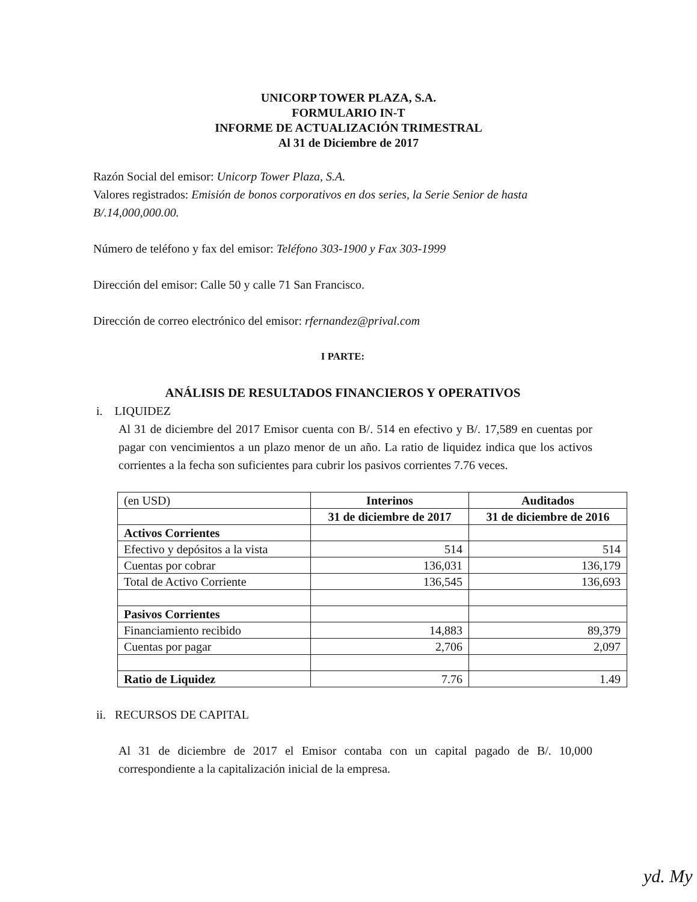UNICORP TOWER PLAZA, S.A.
FORMULARIO IN-T
INFORME DE ACTUALIZACIÓN TRIMESTRAL
Al 31 de Diciembre de 2017
Razón Social del emisor: Unicorp Tower Plaza, S.A.
Valores registrados: Emisión de bonos corporativos en dos series, la Serie Senior de hasta B/.14,000,000.00.
Número de teléfono y fax del emisor: Teléfono 303-1900 y Fax 303-1999
Dirección del emisor: Calle 50 y calle 71 San Francisco.
Dirección de correo electrónico del emisor: rfernandez@prival.com
I PARTE:
ANÁLISIS DE RESULTADOS FINANCIEROS Y OPERATIVOS
i. LIQUIDEZ
Al 31 de diciembre del 2017 Emisor cuenta con B/. 514 en efectivo y B/. 17,589 en cuentas por pagar con vencimientos a un plazo menor de un año. La ratio de liquidez indica que los activos corrientes a la fecha son suficientes para cubrir los pasivos corrientes 7.76 veces.
| (en USD) | Interinos | Auditados |
| | 31 de diciembre de 2017 | 31 de diciembre de 2016 |
| Activos Corrientes | | |
| Efectivo y depósitos a la vista | 514 | 514 |
| Cuentas por cobrar | 136,031 | 136,179 |
| Total de Activo Corriente | 136,545 | 136,693 |
| Pasivos Corrientes | | |
| Financiamiento recibido | 14,883 | 89,379 |
| Cuentas por pagar | 2,706 | 2,097 |
| Ratio de Liquidez | 7.76 | 1.49 |
ii. RECURSOS DE CAPITAL
Al 31 de diciembre de 2017 el Emisor contaba con un capital pagado de B/. 10,000 correspondiente a la capitalización inicial de la empresa.
yd. My